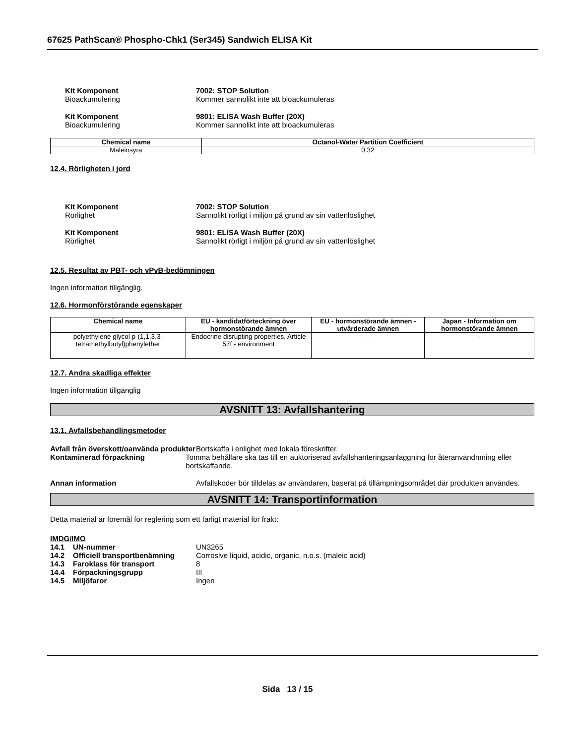67625 PathScan® Phospho-Chk1 (Ser345) Sandwich ELISA Kit
Kit Komponent 7002: STOP Solution
Bioackumulering Kommer sannolikt inte att bioackumuleras
Kit Komponent 9801: ELISA Wash Buffer (20X)
Bioackumulering Kommer sannolikt inte att bioackumuleras
| Chemical name | Octanol-Water Partition Coefficient |
| --- | --- |
| Maleinsyra | 0.32 |
12.4. Rörligheten i jord
Kit Komponent 7002: STOP Solution
Rörlighet Sannolikt rörligt i miljön på grund av sin vattenlöslighet
Kit Komponent 9801: ELISA Wash Buffer (20X)
Rörlighet Sannolikt rörligt i miljön på grund av sin vattenlöslighet
12.5. Resultat av PBT- och vPvB-bedömningen
Ingen information tillgänglig.
12.6. Hormonförstörande egenskaper
| Chemical name | EU - kandidatförteckning över hormonstörande ämnen | EU - hormonstörande ämnen - utvärderade ämnen | Japan - Information om hormonstörande ämnen |
| --- | --- | --- | --- |
| polyethylene glycol p-(1,1,3,3-tetramethylbutyl)phenylether | Endocrine disrupting properties, Article 57f - environment | - | - |
12.7. Andra skadliga effekter
Ingen information tillgänglig
AVSNITT 13: Avfallshantering
13.1. Avfallsbehandlingsmetoder
Avfall från överskott/oanvända produkter
Bortskaffa i enlighet med lokala föreskrifter.
Kontaminerad förpackning Tomma behållare ska tas till en auktoriserad avfallshanteringsanläggning för återanvändmning eller bortskaffande.
Annan information Avfallskoder bör tilldelas av användaren, baserat på tillämpningsområdet där produkten användes.
AVSNITT 14: Transportinformation
Detta material är föremål för reglering som ett farligt material för frakt:
IMDG/IMO
14.1 UN-nummer UN3265
14.2 Officiell transportbenämning
Corrosive liquid, acidic, organic, n.o.s. (maleic acid)
14.3 Faroklass för transport 8
14.4 Förpackningsgrupp III
14.5 Miljöfaror Ingen
Sida 13 / 15